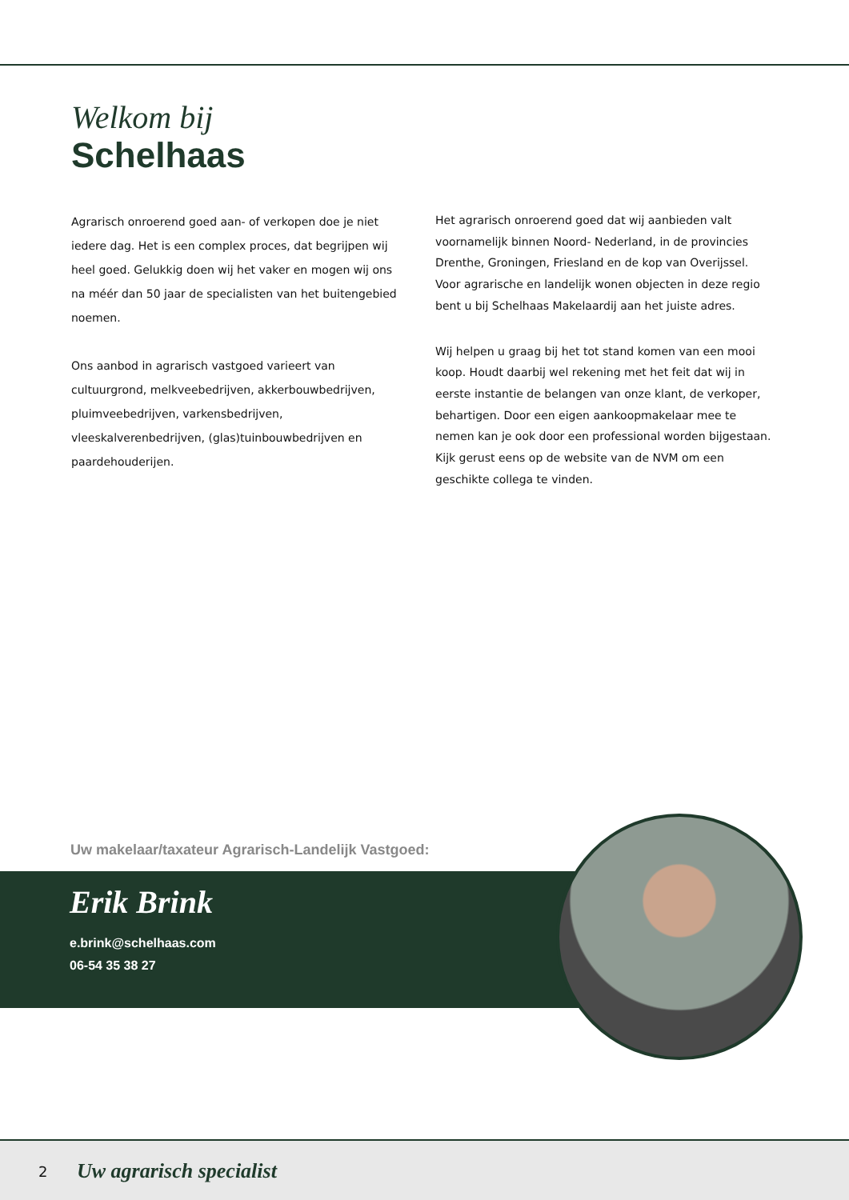Welkom bij
Schelhaas
Agrarisch onroerend goed aan- of verkopen doe je niet iedere dag. Het is een complex proces, dat begrijpen wij heel goed. Gelukkig doen wij het vaker en mogen wij ons na méér dan 50 jaar de specialisten van het buitengebied noemen.
Ons aanbod in agrarisch vastgoed varieert van cultuurgrond, melkveebedrijven, akkerbouwbedrijven, pluimveebedrijven, varkensbedrijven, vleeskalverenbedrijven, (glas)tuinbouwbedrijven en paardehouderijen.
Het agrarisch onroerend goed dat wij aanbieden valt voornamelijk binnen Noord- Nederland, in de provincies Drenthe, Groningen, Friesland en de kop van Overijssel. Voor agrarische en landelijk wonen objecten in deze regio bent u bij Schelhaas Makelaardij aan het juiste adres.
Wij helpen u graag bij het tot stand komen van een mooi koop. Houdt daarbij wel rekening met het feit dat wij in eerste instantie de belangen van onze klant, de verkoper, behartigen. Door een eigen aankoopmakelaar mee te nemen kan je ook door een professional worden bijgestaan. Kijk gerust eens op de website van de NVM om een geschikte collega te vinden.
Uw makelaar/taxateur Agrarisch-Landelijk Vastgoed:
Erik Brink
e.brink@schelhaas.com
06-54 35 38 27
2 Uw agrarisch specialist